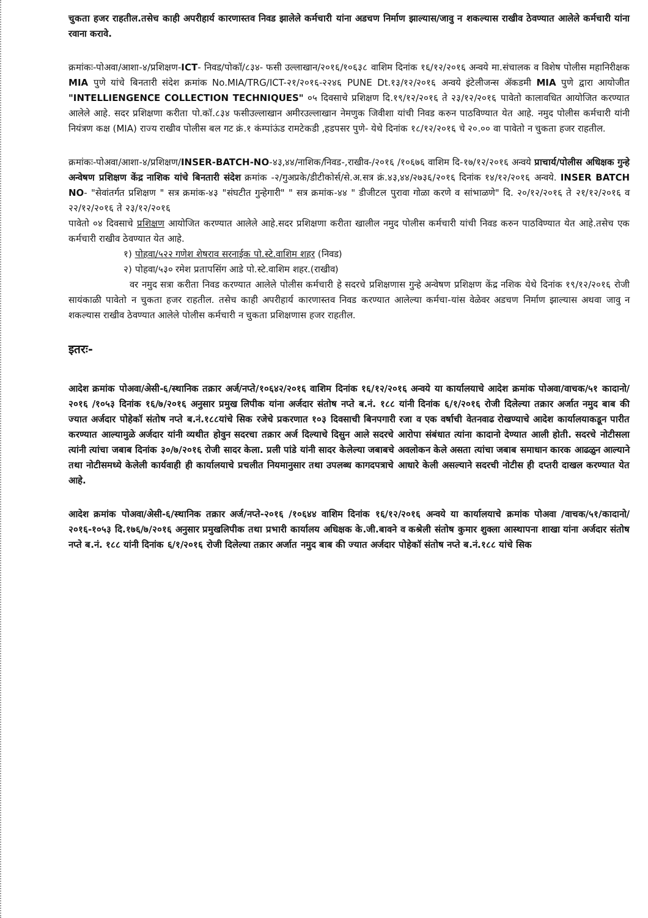चुकता हजर राहतील.तसेच काही अपरीहार्य कारणास्तव निवड झालेले कर्मचारी यांना अडचण निर्माण झाल्यास/जावु न शकल्यास राखीव ठेवण्यात आलेले कर्मचारी यांना रवाना करावे.
क्रमांकः-पोअवा/आशा-४/प्रशिक्षण-ICT- निवड/पोकॉ/८३४- फसी उल्लाखान/२०१६/१०६३८ वाशिम दिनांक १६/१२/२०१६ अन्वये मा.संचालक व विशेष पोलीस महानिरीक्षक MIA पुणे यांचे बिनतारी संदेश क्रमांक No.MIA/TRG/ICT-२१/२०१६-२२४६ PUNE Dt.१३/१२/२०१६ अन्वये इंटेलीजन्स ॲकडमी MIA पुणे द्वारा आयोजीत "INTELLIENGENCE COLLECTION TECHNIQUES" ०५ दिवसाचे प्रशिक्षण दि.१९/१२/२०१६ ते २३/१२/२०१६ पावेतो कालावधित आयोजित करण्यात आलेले आहे. सदर प्रशिक्षणा करीता पो.कॉ.८३४ फसीउल्लाखान अमीरउल्लाखान नेमणुक जिवीशा यांची निवड करुन पाठविण्यात येत आहे. नमुद पोलीस कर्मचारी यांनी नियंत्रण कक्ष (MIA) राज्य राखीव पोलीस बल गट क्रं.१ कंम्पांऊंड रामटेकडी ,हडपसर पुणे- येथे दिनांक १८/१२/२०१६ चे २०.०० वा पावेतो न चुकता हजर राहतील.
क्रमांकः-पोअवा/आशा-४/प्रशिक्षण/INSER-BATCH-NO-४३,४४/नाशिक/निवड-,राखीव-/२०१६ /१०६७६ वाशिम दि-१७/१२/२०१६ अन्वये प्राचार्य/पोलीस अधिक्षक गुन्हे अन्वेषण प्रशिक्षण केंद्र नाशिक यांचे बिनतारी संदेश क्रमांक -२/गुअप्रके/डीटीकोर्स/से.अ.सत्र क्रं.४३,४४/२७३६/२०१६ दिनांक १४/१२/२०१६ अन्वये. INSER BATCH NO- "सेवांतर्गत प्रशिक्षण " सत्र क्रमांक-४३ "संघटीत गुन्हेगारी" " सत्र क्रमांक-४४ " डीजीटल पुरावा गोळा करणे व सांभाळणे" दि. २०/१२/२०१६ ते २१/१२/२०१६ व २२/१२/२०१६ ते २३/१२/२०१६
पावेतो ०४ दिवसाचे प्रशिक्षण आयोजित करण्यात आलेले आहे.सदर प्रशिक्षणा करीता खालील नमुद पोलीस कर्मचारी यांची निवड करुन पाठविण्यात येत आहे.तसेच एक कर्मचारी राखीव ठेवण्यात येत आहे.
१) पोहवा/५२२ गणेश शेषराव सरनाईक पो.स्टे.वाशिम शहर (निवड)
२) पोहवा/५३० रमेश प्रतापसिंग आडे पो.स्टे.वाशिम शहर.(राखीव)
वर नमुद सत्रा करीता निवड करण्यात आलेले पोलीस कर्मचारी हे सदरचे प्रशिक्षणास गुन्हे अन्वेषण प्रशिक्षण केंद्र नशिक येथे दिनांक १९/१२/२०१६ रोजी सायंकाळी पावेतो न चुकता हजर राहतील. तसेच काही अपरीहार्य कारणास्तव निवड करण्यात आलेल्या कर्मचा-यांस वेळेवर अडचण निर्माण झाल्यास अथवा जावु न शकल्यास राखीव ठेवण्यात आलेले पोलीस कर्मचारी न चुकता प्रशिक्षणास हजर राहतील.
इतरः-
आदेश क्रमांक पोअवा/अेसी-६/स्थानिक तक्रार अर्ज/नप्ते/१०६४२/२०१६ वाशिम दिनांक १६/१२/२०१६ अन्वये या कार्यालयाचे आदेश क्रमांक पोअवा/वाचक/५१ कादानो/२०१६ /१०५३ दिनांक १६/७/२०१६ अनुसार प्रमुख लिपीक यांना अर्जदार संतोष नप्ते ब.नं. १८८ यांनी दिनांक ६/१/२०१६ रोजी दिलेल्या तक्रार अर्जात नमुद बाब की ज्यात अर्जदार पोहेकॉ संतोष नप्ते ब.नं.१८८यांचे सिक रजेचे प्रकरणात १०३ दिवसाची बिनपगारी रजा व एक वर्षाची वेतनवाढ रोखण्याचे आदेश कार्यालयाकडून पारीत करण्यात आल्यामुळे अर्जदार यांनी व्यथीत होवुन सदरचा तक्रार अर्ज दिल्याचे दिसुन आले सदरचे आरोपा संबंधात त्यांना कादानो देण्यात आली होती. सदरचे नोटीसला त्यांनी त्यांचा जबाब दिनांक ३०/७/२०१६ रोजी सादर केला. प्रली पांडे यांनी सादर केलेल्या जबाबचे अवलोकन केले असता त्यांचा जबाब समाधान कारक आढळुन आल्याने तथा नोटीसमध्ये केलेली कार्यवाही ही कार्यालयाचे प्रचलीत नियमानुसार तथा उपलब्ध कागदपत्राचे आधारे केली असल्याने सदरची नोटीस ही दप्तरी दाखल करण्यात येत आहे.
आदेश क्रमांक पोअवा/अेसी-६/स्थानिक तक्रार अर्ज/नप्ते-२०१६ /१०६४४ वाशिम दिनांक १६/१२/२०१६ अन्वये या कार्यालयाचे क्रमांक पोअवा /वाचक/५१/कादानो/२०१६-१०५३ दि.१७६/७/२०१६ अनुसार प्रमुखलिपीक तथा प्रभारी कार्यालय अधिक्षक के.जी.बावने व कश्रेली संतोष कुमार शुक्ला आस्थापना शाखा यांना अर्जदार संतोष नप्ते ब.नं. १८८ यांनी दिनांक ६/१/२०१६ रोजी दिलेल्या तक्रार अर्जात नमुद बाब की ज्यात अर्जदार पोहेकॉ संतोष नप्ते ब.नं.१८८ यांचे सिक